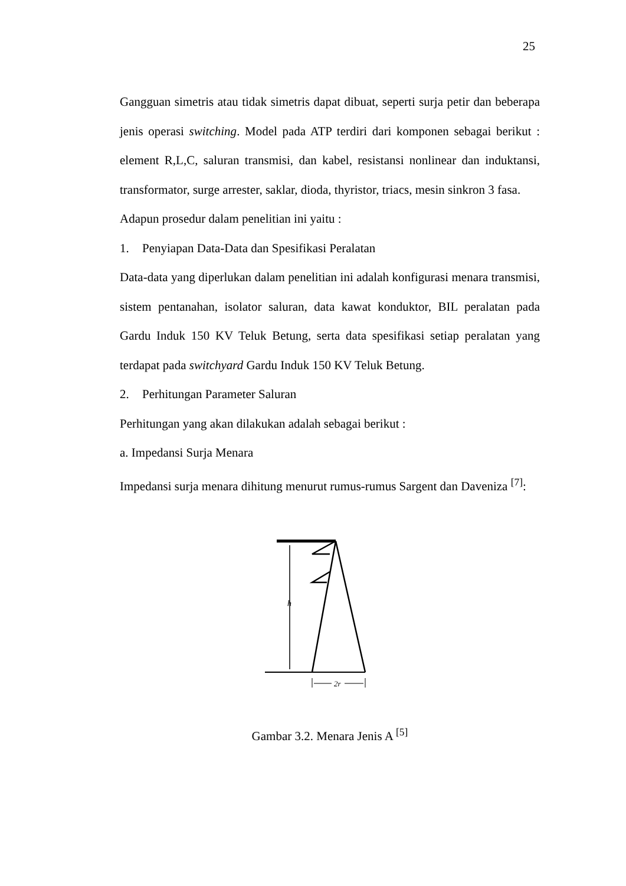25
Gangguan simetris atau tidak simetris dapat dibuat, seperti surja petir dan beberapa jenis operasi switching. Model pada ATP terdiri dari komponen sebagai berikut : element R,L,C, saluran transmisi, dan kabel, resistansi nonlinear dan induktansi, transformator, surge arrester, saklar, dioda, thyristor, triacs, mesin sinkron 3 fasa.
Adapun prosedur dalam penelitian ini yaitu :
1. Penyiapan Data-Data dan Spesifikasi Peralatan
Data-data yang diperlukan dalam penelitian ini adalah konfigurasi menara transmisi, sistem pentanahan, isolator saluran, data kawat konduktor, BIL peralatan pada Gardu Induk 150 KV Teluk Betung, serta data spesifikasi setiap peralatan yang terdapat pada switchyard Gardu Induk 150 KV Teluk Betung.
2. Perhitungan Parameter Saluran
Perhitungan yang akan dilakukan adalah sebagai berikut :
a. Impedansi Surja Menara
Impedansi surja menara dihitung menurut rumus-rumus Sargent dan Daveniza <sup>[7]</sup>:
h
2r
Gambar 3.2. Menara Jenis A <sup>[5]</sup>